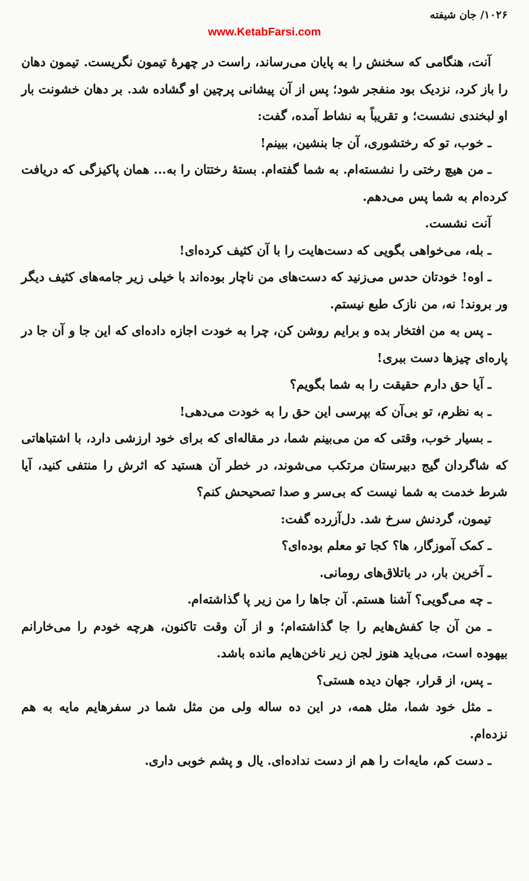۱۰۲۶/ جان شیفته
www.KetabFarsi.com
آنت، هنگامی که سخنش را به پایان می‌رساند، راست در چهرهٔ تیمون نگریست. تیمون دهان را باز کرد، نزدیک بود منفجر شود؛ پس از آن پیشانی پرچین او گشاده شد. بر دهان خشونت بار او لبخندی نشست؛ و تقریباً به نشاط آمده، گفت:
ـ خوب، تو که رختشوری، آن جا بنشین، ببینم!
ـ من هیچ رختی را نشسته‌ام. به شما گفته‌ام. بستهٔ رختتان را به... همان پاکیزگی که دریافت کرده‌ام به شما پس می‌دهم.
آنت نشست.
ـ بله، می‌خواهی بگویی که دست‌هایت را با آن کثیف کرده‌ای!
ـ اوه! خودتان حدس می‌زنید که دست‌های من ناچار بوده‌اند با خیلی زیر جامه‌های کثیف دیگر ور بروند! نه، من نازک طبع نیستم.
ـ پس به من افتخار بده و برایم روشن کن، چرا به خودت اجازه داده‌ای که این جا و آن جا در پاره‌ای چیزها دست ببری!
ـ آیا حق دارم حقیقت را به شما بگویم؟
ـ به نظرم، تو بی‌آن که بپرسی این حق را به خودت می‌دهی!
ـ بسیار خوب، وقتی که من می‌بینم شما، در مقاله‌ای که برای خود ارزشی دارد، با اشتباهاتی که شاگردان گیج دبیرستان مرتکب می‌شوند، در خطر آن هستید که اثرش را منتفی کنید، آیا شرط خدمت به شما نیست که بی‌سر و صدا تصحیحش کنم؟
تیمون، گردنش سرخ شد. دل‌آزرده گفت:
ـ کمک آموزگار، ها؟ کجا تو معلم بوده‌ای؟
ـ آخرین بار، در باتلاق‌های رومانی.
ـ چه می‌گویی؟ آشنا هستم. آن جاها را من زیر پا گذاشته‌ام.
ـ من آن جا کفش‌هایم را جا گذاشته‌ام؛ و از آن وقت تاکنون، هرچه خودم را می‌خارانم بیهوده است، می‌باید هنوز لجن زیر ناخن‌هایم مانده باشد.
ـ پس، از قرار، جهان دیده هستی؟
ـ مثل خود شما، مثل همه، در این ده ساله ولی من مثل شما در سفرهایم مایه به هم نزده‌ام.
ـ دست کم، مایه‌ات را هم از دست نداده‌ای. یال و پشم خوبی داری.